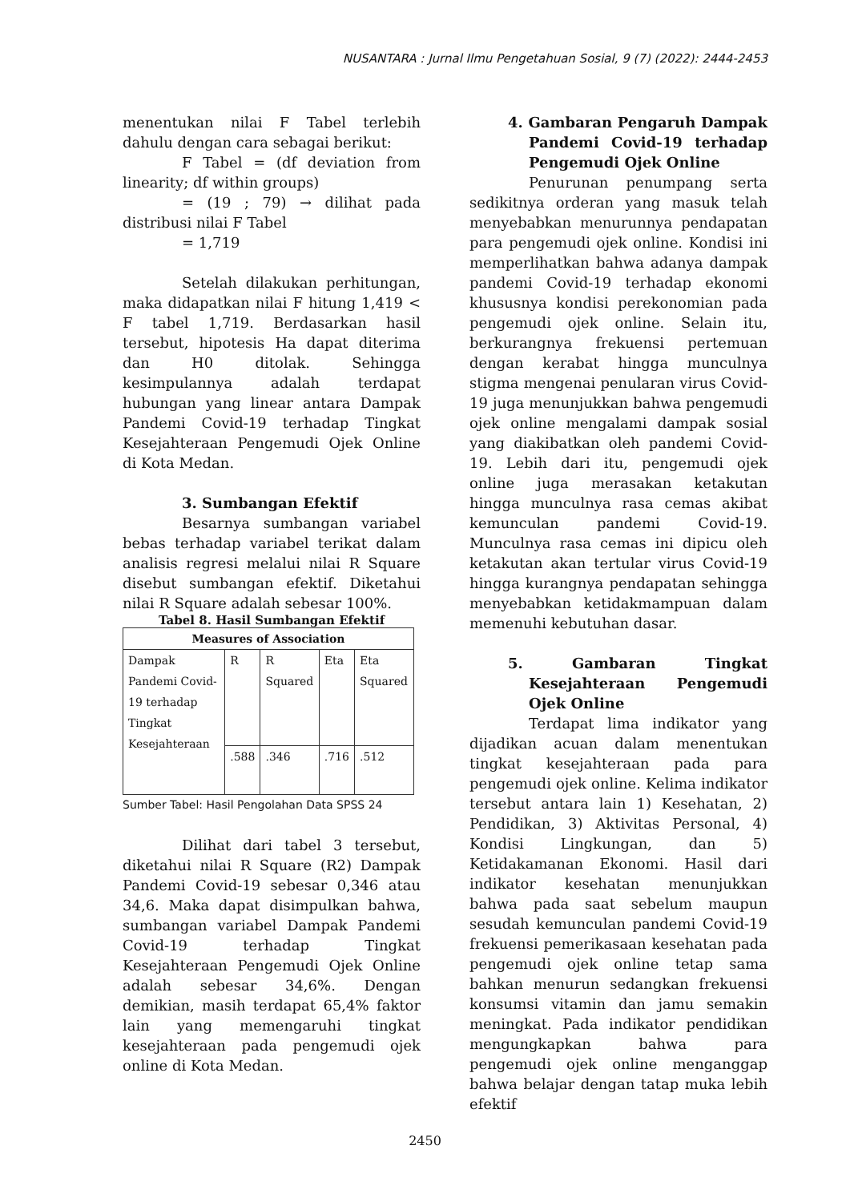NUSANTARA : Jurnal Ilmu Pengetahuan Sosial, 9 (7) (2022): 2444-2453
menentukan nilai F Tabel terlebih dahulu dengan cara sebagai berikut:
F Tabel = (df deviation from linearity; df within groups)
= (19 ; 79) → dilihat pada distribusi nilai F Tabel
= 1,719
Setelah dilakukan perhitungan, maka didapatkan nilai F hitung 1,419 < F tabel 1,719. Berdasarkan hasil tersebut, hipotesis Ha dapat diterima dan H0 ditolak. Sehingga kesimpulannya adalah terdapat hubungan yang linear antara Dampak Pandemi Covid-19 terhadap Tingkat Kesejahteraan Pengemudi Ojek Online di Kota Medan.
3. Sumbangan Efektif
Besarnya sumbangan variabel bebas terhadap variabel terikat dalam analisis regresi melalui nilai R Square disebut sumbangan efektif. Diketahui nilai R Square adalah sebesar 100%.
Tabel 8. Hasil Sumbangan Efektif
| Measures of Association | | | | |
| --- | --- | --- | --- | --- |
| Dampak Pandemi Covid-19 terhadap Tingkat Kesejahteraan | R | R Squared | Eta | Eta Squared |
| | .588 | .346 | .716 | .512 |
Sumber Tabel: Hasil Pengolahan Data SPSS 24
Dilihat dari tabel 3 tersebut, diketahui nilai R Square (R2) Dampak Pandemi Covid-19 sebesar 0,346 atau 34,6. Maka dapat disimpulkan bahwa, sumbangan variabel Dampak Pandemi Covid-19 terhadap Tingkat Kesejahteraan Pengemudi Ojek Online adalah sebesar 34,6%. Dengan demikian, masih terdapat 65,4% faktor lain yang memengaruhi tingkat kesejahteraan pada pengemudi ojek online di Kota Medan.
4. Gambaran Pengaruh Dampak Pandemi Covid-19 terhadap Pengemudi Ojek Online
Penurunan penumpang serta sedikitnya orderan yang masuk telah menyebabkan menurunnya pendapatan para pengemudi ojek online. Kondisi ini memperlihatkan bahwa adanya dampak pandemi Covid-19 terhadap ekonomi khususnya kondisi perekonomian pada pengemudi ojek online. Selain itu, berkurangnya frekuensi pertemuan dengan kerabat hingga munculnya stigma mengenai penularan virus Covid-19 juga menunjukkan bahwa pengemudi ojek online mengalami dampak sosial yang diakibatkan oleh pandemi Covid-19. Lebih dari itu, pengemudi ojek online juga merasakan ketakutan hingga munculnya rasa cemas akibat kemunculan pandemi Covid-19. Munculnya rasa cemas ini dipicu oleh ketakutan akan tertular virus Covid-19 hingga kurangnya pendapatan sehingga menyebabkan ketidakmampuan dalam memenuhi kebutuhan dasar.
5. Gambaran Tingkat Kesejahteraan Pengemudi Ojek Online
Terdapat lima indikator yang dijadikan acuan dalam menentukan tingkat kesejahteraan pada para pengemudi ojek online. Kelima indikator tersebut antara lain 1) Kesehatan, 2) Pendidikan, 3) Aktivitas Personal, 4) Kondisi Lingkungan, dan 5) Ketidakamanan Ekonomi. Hasil dari indikator kesehatan menunjukkan bahwa pada saat sebelum maupun sesudah kemunculan pandemi Covid-19 frekuensi pemerikasaan kesehatan pada pengemudi ojek online tetap sama bahkan menurun sedangkan frekuensi konsumsi vitamin dan jamu semakin meningkat. Pada indikator pendidikan mengungkapkan bahwa para pengemudi ojek online menganggap bahwa belajar dengan tatap muka lebih efektif
2450